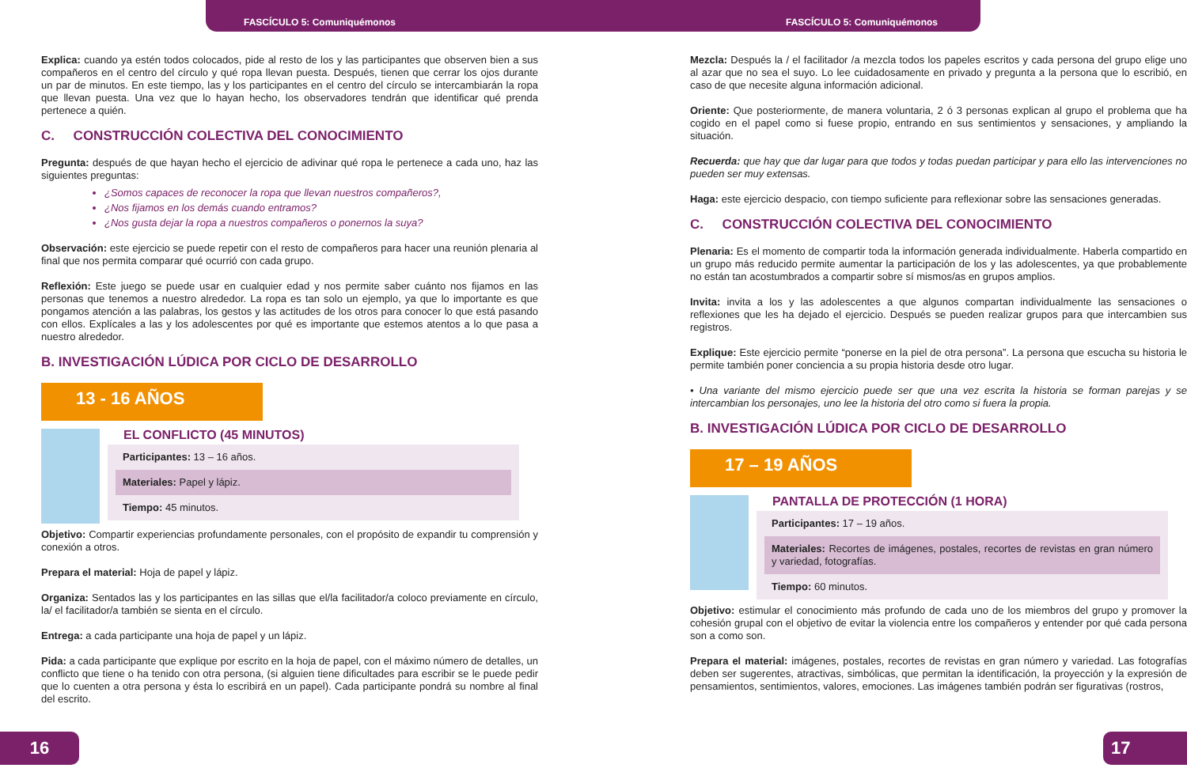FASCÍCULO 5: Comuniquémonos FASCÍCULO 5: Comuniquémonos
Explica: cuando ya estén todos colocados, pide al resto de los y las participantes que observen bien a sus compañeros en el centro del círculo y qué ropa llevan puesta. Después, tienen que cerrar los ojos durante un par de minutos. En este tiempo, las y los participantes en el centro del círculo se intercambiarán la ropa que llevan puesta. Una vez que lo hayan hecho, los observadores tendrán que identificar qué prenda pertenece a quién.
C. CONSTRUCCIÓN COLECTIVA DEL CONOCIMIENTO
Pregunta: después de que hayan hecho el ejercicio de adivinar qué ropa le pertenece a cada uno, haz las siguientes preguntas:
¿Somos capaces de reconocer la ropa que llevan nuestros compañeros?,
¿Nos fijamos en los demás cuando entramos?
¿Nos gusta dejar la ropa a nuestros compañeros o ponernos la suya?
Observación: este ejercicio se puede repetir con el resto de compañeros para hacer una reunión plenaria al final que nos permita comparar qué ocurrió con cada grupo.
Reflexión: Este juego se puede usar en cualquier edad y nos permite saber cuánto nos fijamos en las personas que tenemos a nuestro alrededor. La ropa es tan solo un ejemplo, ya que lo importante es que pongamos atención a las palabras, los gestos y las actitudes de los otros para conocer lo que está pasando con ellos. Explícales a las y los adolescentes por qué es importante que estemos atentos a lo que pasa a nuestro alrededor.
B. INVESTIGACIÓN LÚDICA POR CICLO DE DESARROLLO
13 - 16 AÑOS
EL CONFLICTO (45 MINUTOS)
Participantes: 13 – 16 años.
Materiales: Papel y lápiz.
Tiempo: 45 minutos.
Objetivo: Compartir experiencias profundamente personales, con el propósito de expandir tu comprensión y conexión a otros.
Prepara el material: Hoja de papel y lápiz.
Organiza: Sentados las y los participantes en las sillas que el/la facilitador/a coloco previamente en círculo, la/ el facilitador/a también se sienta en el círculo.
Entrega: a cada participante una hoja de papel y un lápiz.
Pida: a cada participante que explique por escrito en la hoja de papel, con el máximo número de detalles, un conflicto que tiene o ha tenido con otra persona, (si alguien tiene dificultades para escribir se le puede pedir que lo cuenten a otra persona y ésta lo escribirá en un papel). Cada participante pondrá su nombre al final del escrito.
Mezcla: Después la / el facilitador /a mezcla todos los papeles escritos y cada persona del grupo elige uno al azar que no sea el suyo. Lo lee cuidadosamente en privado y pregunta a la persona que lo escribió, en caso de que necesite alguna información adicional.
Oriente: Que posteriormente, de manera voluntaria, 2 ó 3 personas explican al grupo el problema que ha cogido en el papel como si fuese propio, entrando en sus sentimientos y sensaciones, y ampliando la situación.
Recuerda: que hay que dar lugar para que todos y todas puedan participar y para ello las intervenciones no pueden ser muy extensas.
Haga: este ejercicio despacio, con tiempo suficiente para reflexionar sobre las sensaciones generadas.
C. CONSTRUCCIÓN COLECTIVA DEL CONOCIMIENTO
Plenaria: Es el momento de compartir toda la información generada individualmente. Haberla compartido en un grupo más reducido permite aumentar la participación de los y las adolescentes, ya que probablemente no están tan acostumbrados a compartir sobre sí mismos/as en grupos amplios.
Invita: invita a los y las adolescentes a que algunos compartan individualmente las sensaciones o reflexiones que les ha dejado el ejercicio. Después se pueden realizar grupos para que intercambien sus registros.
Explique: Este ejercicio permite “ponerse en la piel de otra persona”. La persona que escucha su historia le permite también poner conciencia a su propia historia desde otro lugar.
• Una variante del mismo ejercicio puede ser que una vez escrita la historia se forman parejas y se intercambian los personajes, uno lee la historia del otro como si fuera la propia.
B. INVESTIGACIÓN LÚDICA POR CICLO DE DESARROLLO
17 – 19 AÑOS
PANTALLA DE PROTECCIÓN (1 HORA)
Participantes: 17 – 19 años.
Materiales: Recortes de imágenes, postales, recortes de revistas en gran número y variedad, fotografías.
Tiempo: 60 minutos.
Objetivo: estimular el conocimiento más profundo de cada uno de los miembros del grupo y promover la cohesión grupal con el objetivo de evitar la violencia entre los compañeros y entender por qué cada persona son a como son.
Prepara el material: imágenes, postales, recortes de revistas en gran número y variedad. Las fotografías deben ser sugerentes, atractivas, simbólicas, que permitan la identificación, la proyección y la expresión de pensamientos, sentimientos, valores, emociones. Las imágenes también podrán ser figurativas (rostros,
16 17